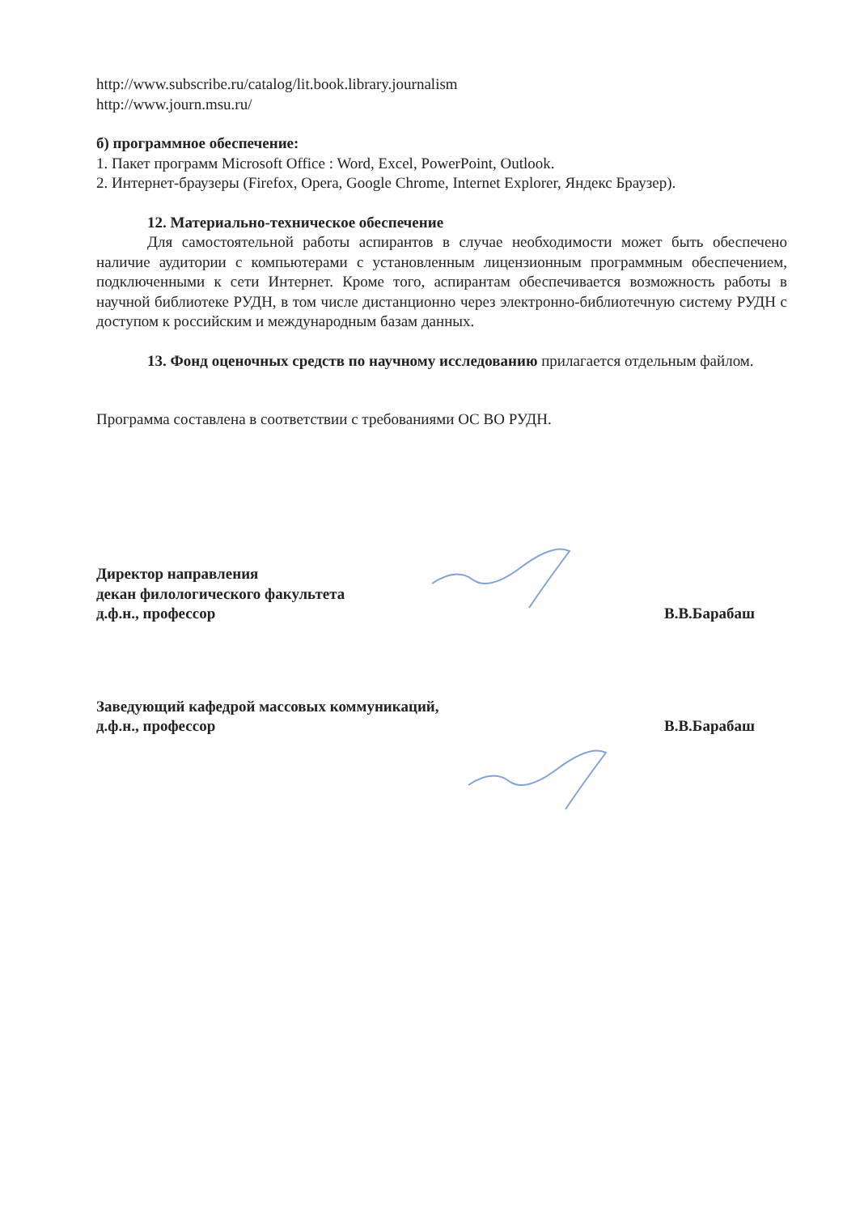http://www.subscribe.ru/catalog/lit.book.library.journalism
http://www.journ.msu.ru/
б) программное обеспечение:
1. Пакет программ Microsoft Office : Word, Excel, PowerPoint, Outlook.
2. Интернет-браузеры (Firefox, Opera, Google Chrome, Internet Explorer, Яндекс Браузер).
12. Материально-техническое обеспечение
Для самостоятельной работы аспирантов в случае необходимости может быть обеспечено наличие аудитории с компьютерами с установленным лицензионным программным обеспечением, подключенными к сети Интернет. Кроме того, аспирантам обеспечивается возможность работы в научной библиотеке РУДН, в том числе дистанционно через электронно-библиотечную систему РУДН с доступом к российским и международным базам данных.
13. Фонд оценочных средств по научному исследованию прилагается отдельным файлом.
Программа составлена в соответствии с требованиями ОС ВО РУДН.
Директор направления
декан филологического факультета
д.ф.н., профессор
В.В.Барабаш
Заведующий кафедрой массовых коммуникаций,
д.ф.н., профессор
В.В.Барабаш